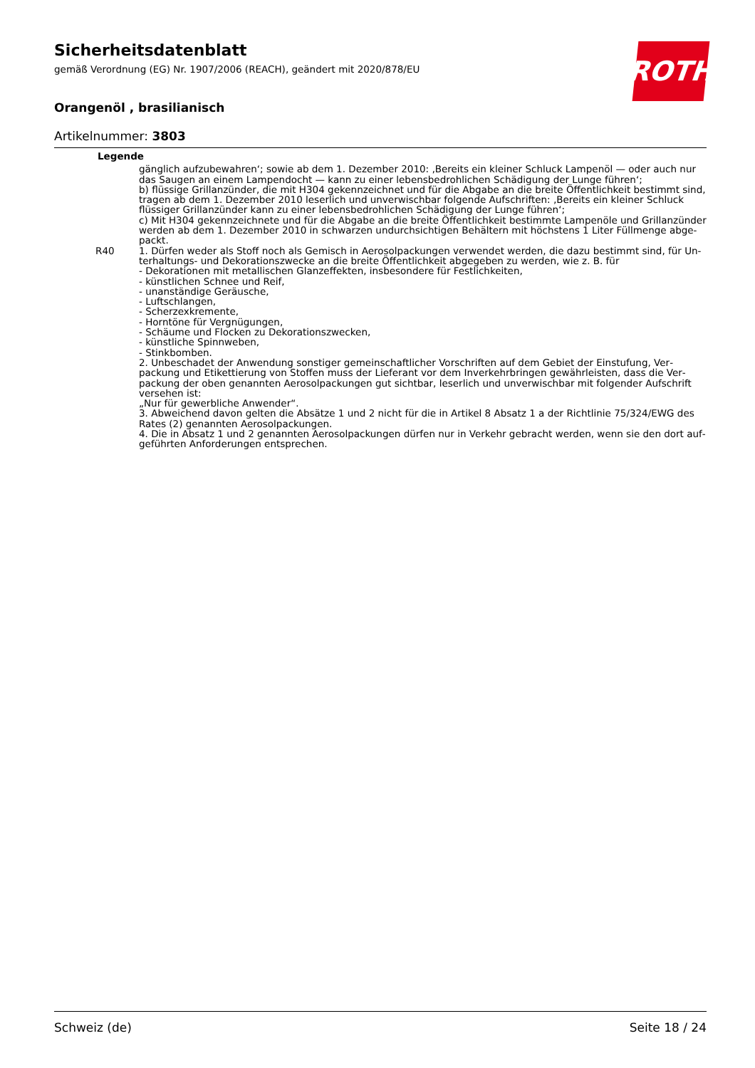Sicherheitsdatenblatt
gemäß Verordnung (EG) Nr. 1907/2006 (REACH), geändert mit 2020/878/EU
Orangenöl , brasilianisch
Artikelnummer: 3803
ROTH
Legende
| | gänglich aufzubewahren‘; sowie ab dem 1. Dezember 2010: ‚Bereits ein kleiner Schluck Lampenöl — oder auch nur das Saugen an einem Lampendocht — kann zu einer lebensbedrohlichen Schädigung der Lunge führen‘; b) flüssige Grillanzünder, die mit H304 gekennzeichnet und für die Abgabe an die breite Öffentlichkeit bestimmt sind, tragen ab dem 1. Dezember 2010 leserlich und unverwischbar folgende Aufschriften: ‚Bereits ein kleiner Schluck flüs­siger Grillanzünder kann zu einer lebensbedrohlichen Schädigung der Lunge führen‘; c) Mit H304 gekennzeichnete und für die Abgabe an die breite Öffentlichkeit bestimmte Lampenöle und Grillanzünder werden ab dem 1. Dezember 2010 in schwarzen undurchsichtigen Behältern mit höchstens 1 Liter Füllmenge abge­packt. |
| R40 | 1. Dürfen weder als Stoff noch als Gemisch in Aerosolpackungen verwendet werden, die dazu bestimmt sind, für Un­terhaltungs- und Dekorationszwecke an die breite Öffentlichkeit abgegeben zu werden, wie z. B. für - Dekorationen mit metallischen Glanzeffekten, insbesondere für Festlichkeiten, - künstlichen Schnee und Reif, - unanständige Geräusche, - Luftschlangen, - Scherzexkremente, - Horntöne für Vergnügungen, - Schäume und Flocken zu Dekorationszwecken, - künstliche Spinnweben, - Stinkbomben. 2. Unbeschadet der Anwendung sonstiger gemeinschaftlicher Vorschriften auf dem Gebiet der Einstufung, Ver­packung und Etikettierung von Stoffen muss der Lieferant vor dem Inverkehrbringen gewährleisten, dass die Ver­packung der oben genannten Aerosolpackungen gut sichtbar, leserlich und unverwischbar mit folgender Aufschrift versehen ist: „Nur für gewerbliche Anwender“. 3. Abweichend davon gelten die Absätze 1 und 2 nicht für die in Artikel 8 Absatz 1 a der Richtlinie 75/324/EWG des Ra­tes (2) genannten Aerosolpackungen. 4. Die in Absatz 1 und 2 genannten Aerosolpackungen dürfen nur in Verkehr gebracht werden, wenn sie den dort auf­geführten Anforderungen entsprechen. |
Schweiz (de) Seite 18 / 24